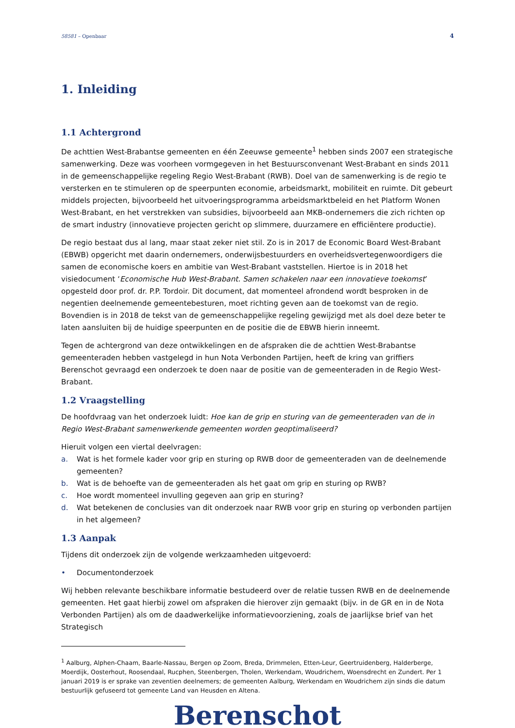58581 – Openbaar 4
1. Inleiding
1.1 Achtergrond
De achttien West-Brabantse gemeenten en één Zeeuwse gemeente<sup>1</sup> hebben sinds 2007 een strategische samenwerking. Deze was voorheen vormgegeven in het Bestuursconvenant West-Brabant en sinds 2011 in de gemeenschappelijke regeling Regio West-Brabant (RWB). Doel van de samenwerking is de regio te versterken en te stimuleren op de speerpunten economie, arbeidsmarkt, mobiliteit en ruimte. Dit gebeurt middels projecten, bijvoorbeeld het uitvoeringsprogramma arbeidsmarktbeleid en het Platform Wonen West-Brabant, en het verstrekken van subsidies, bijvoorbeeld aan MKB-ondernemers die zich richten op de smart industry (innovatieve projecten gericht op slimmere, duurzamere en efficiëntere productie).
De regio bestaat dus al lang, maar staat zeker niet stil. Zo is in 2017 de Economic Board West-Brabant (EBWB) opgericht met daarin ondernemers, onderwijsbestuurders en overheidsvertegenwoordigers die samen de economische koers en ambitie van West-Brabant vaststellen. Hiertoe is in 2018 het visiedocument ‘Economische Hub West-Brabant. Samen schakelen naar een innovatieve toekomst’ opgesteld door prof. dr. P.P. Tordoir. Dit document, dat momenteel afrondend wordt besproken in de negentien deelnemende gemeentebesturen, moet richting geven aan de toekomst van de regio. Bovendien is in 2018 de tekst van de gemeenschappelijke regeling gewijzigd met als doel deze beter te laten aansluiten bij de huidige speerpunten en de positie die de EBWB hierin inneemt.
Tegen de achtergrond van deze ontwikkelingen en de afspraken die de achttien West-Brabantse gemeenteraden hebben vastgelegd in hun Nota Verbonden Partijen, heeft de kring van griffiers Berenschot gevraagd een onderzoek te doen naar de positie van de gemeenteraden in de Regio West-Brabant.
1.2 Vraagstelling
De hoofdvraag van het onderzoek luidt: Hoe kan de grip en sturing van de gemeenteraden van de in Regio West-Brabant samenwerkende gemeenten worden geoptimaliseerd?
Hieruit volgen een viertal deelvragen:
a. Wat is het formele kader voor grip en sturing op RWB door de gemeenteraden van de deelnemende gemeenten?
b. Wat is de behoefte van de gemeenteraden als het gaat om grip en sturing op RWB?
c. Hoe wordt momenteel invulling gegeven aan grip en sturing?
d. Wat betekenen de conclusies van dit onderzoek naar RWB voor grip en sturing op verbonden partijen in het algemeen?
1.3 Aanpak
Tijdens dit onderzoek zijn de volgende werkzaamheden uitgevoerd:
• Documentonderzoek
Wij hebben relevante beschikbare informatie bestudeerd over de relatie tussen RWB en de deelnemende gemeenten. Het gaat hierbij zowel om afspraken die hierover zijn gemaakt (bijv. in de GR en in de Nota Verbonden Partijen) als om de daadwerkelijke informatievoorziening, zoals de jaarlijkse brief van het Strategisch
<sup>1</sup> Aalburg, Alphen-Chaam, Baarle-Nassau, Bergen op Zoom, Breda, Drimmelen, Etten-Leur, Geertruidenberg, Halderberge, Moerdijk, Oosterhout, Roosendaal, Rucphen, Steenbergen, Tholen, Werkendam, Woudrichem, Woensdrecht en Zundert. Per 1 januari 2019 is er sprake van zeventien deelnemers; de gemeenten Aalburg, Werkendam en Woudrichem zijn sinds die datum bestuurlijk gefuseerd tot gemeente Land van Heusden en Altena.
Berenschot